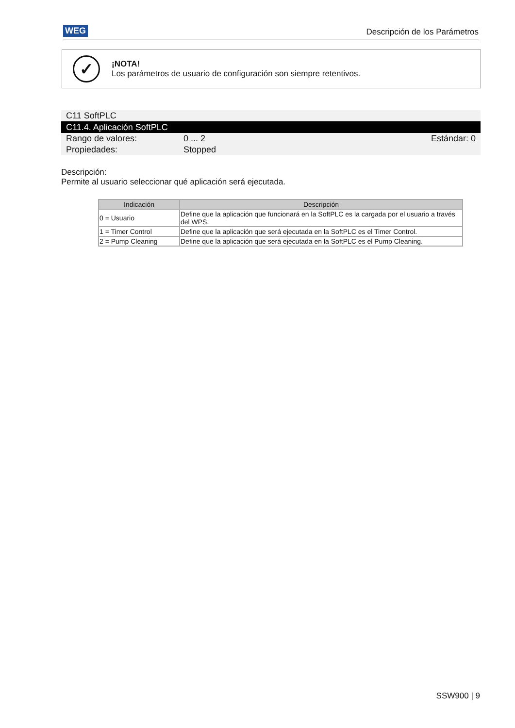WEG Descripción de los Parámetros
✓
¡NOTA!
Los parámetros de usuario de configuración son siempre retentivos.
C11 SoftPLC
C11.4. Aplicación SoftPLC
Rango de valores: 0 ... 2 Estándar: 0
Propiedades: Stopped
Descripción:
Permite al usuario seleccionar qué aplicación será ejecutada.
| Indicación | Descripción |
| --- | --- |
| 0 = Usuario | Define que la aplicación que funcionará en la SoftPLC es la cargada por el usuario a través del WPS. |
| 1 = Timer Control | Define que la aplicación que será ejecutada en la SoftPLC es el Timer Control. |
| 2 = Pump Cleaning | Define que la aplicación que será ejecutada en la SoftPLC es el Pump Cleaning. |
SSW900 | 9